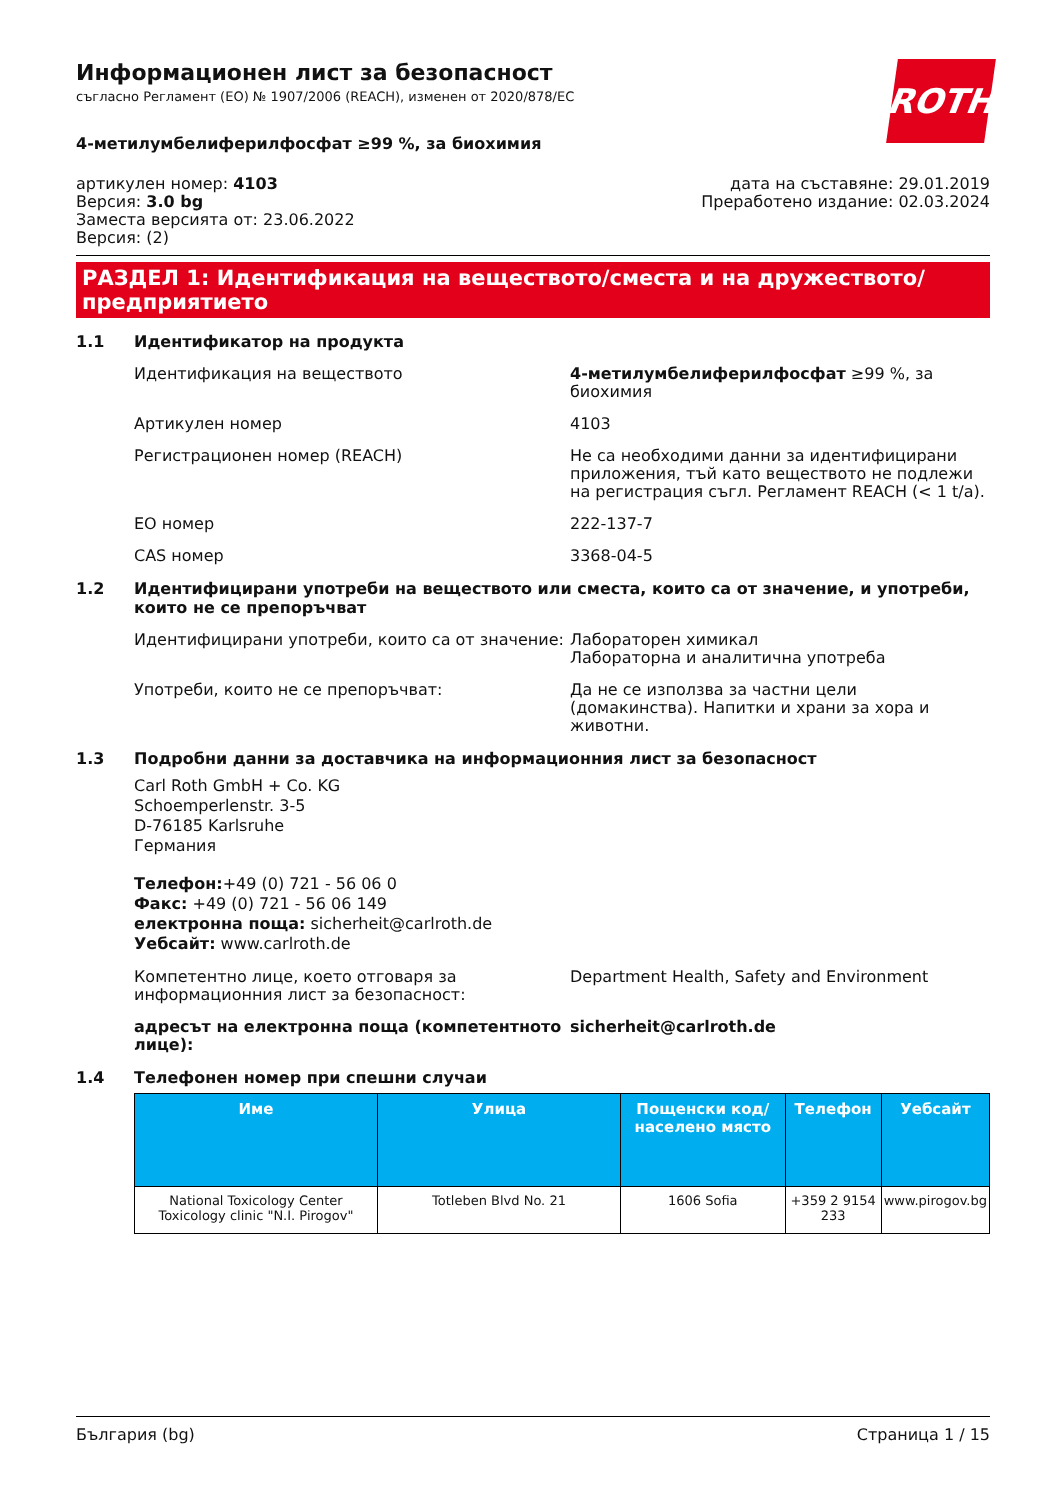ROTH
Информационен лист за безопасност
съгласно Регламент (ЕО) № 1907/2006 (REACH), изменен от 2020/878/ЕС
4-метилумбелиферилфосфат ≥99 %, за биохимия
артикулен номер: 4103
Версия: 3.0 bg
Заместа версията от: 23.06.2022
Версия: (2)
дата на съставяне: 29.01.2019
Преработено издание: 02.03.2024
РАЗДЕЛ 1: Идентификация на веществото/сместа и на дружеството/ предприятието
1.1 Идентификатор на продукта
Идентификация на веществото 4-метилумбелиферилфосфат ≥99 %, за биохимия
Артикулен номер 4103
Регистрационен номер (REACH) Не са необходими данни за идентифицирани приложения, тъй като веществото не подлежи на регистрация съгл. Регламент REACH (< 1 t/a).
ЕО номер 222-137-7
CAS номер 3368-04-5
1.2 Идентифицирани употреби на веществото или сместа, които са от значение, и употреби, които не се препоръчват
Идентифицирани употреби, които са от значение:
Лабораторен химикал
Лабораторна и аналитична употреба
Употреби, които не се препоръчват: Да не се използва за частни цели (домакинства). Напитки и храни за хора и животни.
1.3 Подробни данни за доставчика на информационния лист за безопасност
Carl Roth GmbH + Co. KG
Schoemperlenstr. 3-5
D-76185 Karlsruhe
Германия
Телефон:+49 (0) 721 - 56 06 0
Факс: +49 (0) 721 - 56 06 149
електронна поща: sicherheit@carlroth.de
Уебсайт: www.carlroth.de
Компетентно лице, което отговаря за информационния лист за безопасност:
Department Health, Safety and Environment
адресът на електронна поща (компетентното лице):
sicherheit@carlroth.de
1.4 Телефонен номер при спешни случаи
| Име | Улица | Пощенски код/ населено място | Телефон | Уебсайт |
| --- | --- | --- | --- | --- |
| National Toxicology Center Toxicology clinic "N.I. Pirogov" | Totleben Blvd No. 21 | 1606 Sofia | +359 2 9154 233 | www.pirogov.bg |
България (bg) Страница 1 / 15